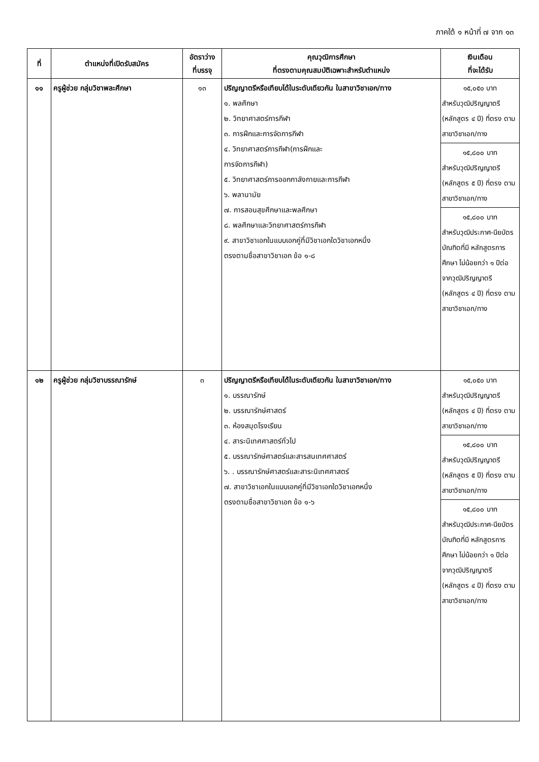ภาคใต้ ๑ หน้าที่ ๗ จาก ๑๓
| ที่ | ตำแหน่งที่เปิดรับสมัคร | อัตราว่าง ที่บรรจุ | คุณวุฒิการศึกษา ที่ตรงตามคุณสมบัติเฉพาะสำหรับตำแหน่ง | เงินเดือน ที่จะได้รับ |
| --- | --- | --- | --- | --- |
| ๑๑ | ครูผู้ช่วย กลุ่มวิชาพละศึกษา | ๑๓ | ปริญญาตรีหรือเทียบได้ในระดับเดียวกัน ในสาขาวิชาเอก/ทาง ๑. พลศึกษา ๒. วิทยาศาสตร์การกีฬา ๓. การฝึกและการจัดการกีฬา ๔. วิทยาศาสตร์การกีฬา(การฝึกและ การจัดการกีฬา) ๕. วิทยาศาสตร์การออกกาลังกายและการกีฬา ๖. พลานามัย ๗. การสอนสุขศึกษาและพลศึกษา ๘. พลศึกษาและวิทยาศาสตร์การกีฬา ๙. สาขาวิชาเอกในแบบเอกคู่ที่มีวิชาเอกใดวิชาเอกหนึ่ง ตรงตามชื่อสาขาวิชาเอก ข้อ ๑-๘ | ๑๕,๐๕๐ บาท สำหรับวุฒิปริญญาตรี (หลักสูตร ๔ ปี) ที่ตรง ตามสาขาวิชาเอก/ทาง ๑๕,๘๐๐ บาท สำหรับวุฒิปริญญาตรี (หลักสูตร ๕ ปี) ที่ตรง ตามสาขาวิชาเอก/ทาง ๑๕,๘๐๐ บาท สำหรับวุฒิประกาศ-นียบัตรบัณฑิตที่มี หลักสูตรการศึกษา ไม่น้อยกว่า ๑ ปีต่อ จากวุฒิปริญญาตรี (หลักสูตร ๔ ปี) ที่ตรง ตามสาขาวิชาเอก/ทาง |
| ๑๒ | ครูผู้ช่วย กลุ่มวิชาบรรณารักษ์ | ๓ | ปริญญาตรีหรือเทียบได้ในระดับเดียวกัน ในสาขาวิชาเอก/ทาง ๑. บรรณารักษ์ ๒. บรรณารักษ์ศาสตร์ ๓. ห้องสมุดโรงเรียน ๔. สาระนิเทศศาสตร์ทั่วไป ๕. บรรณารักษ์ศาสตร์และสารสนเทศศาสตร์ ๖. . บรรณารักษ์ศาสตร์และสาระนิเทศศาสตร์ ๗. สาขาวิชาเอกในแบบเอกคู่ที่มีวิชาเอกใดวิชาเอกหนึ่ง ตรงตามชื่อสาขาวิชาเอก ข้อ ๑-๖ | ๑๕,๐๕๐ บาท สำหรับวุฒิปริญญาตรี (หลักสูตร ๔ ปี) ที่ตรง ตามสาขาวิชาเอก/ทาง ๑๕,๘๐๐ บาท สำหรับวุฒิปริญญาตรี (หลักสูตร ๕ ปี) ที่ตรง ตามสาขาวิชาเอก/ทาง ๑๕,๘๐๐ บาท สำหรับวุฒิประกาศ-นียบัตรบัณฑิตที่มี หลักสูตรการศึกษา ไม่น้อยกว่า ๑ ปีต่อ จากวุฒิปริญญาตรี (หลักสูตร ๔ ปี) ที่ตรง ตามสาขาวิชาเอก/ทาง |